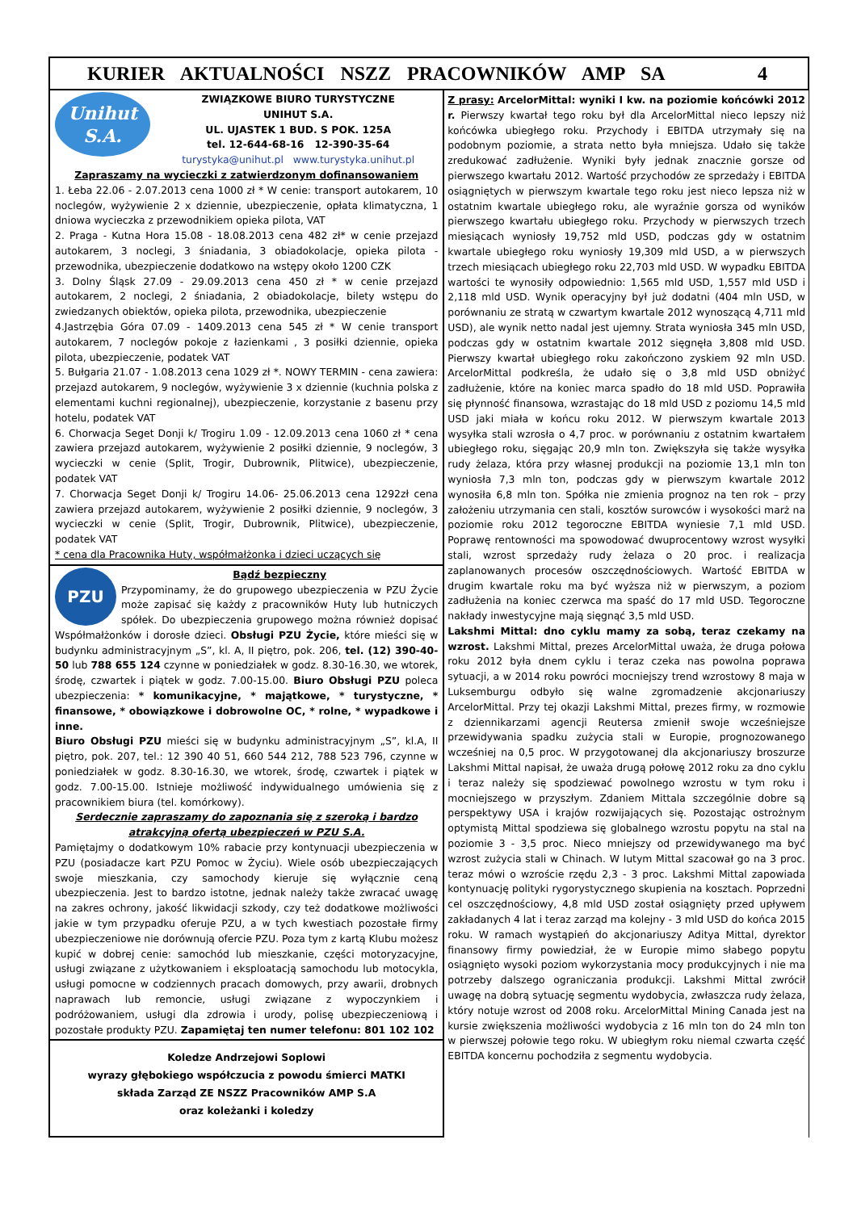KURIER AKTUALNOŚCI NSZZ PRACOWNIKÓW AMP SA 4
Unihut
S.A.
ZWIĄZKOWE BIURO TURYSTYCZNE
UNIHUT S.A.
UL. UJASTEK 1 BUD. S POK. 125A
tel. 12-644-68-16 12-390-35-64
turystyka@unihut.pl www.turystyka.unihut.pl
Zapraszamy na wycieczki z zatwierdzonym dofinansowaniem
1. Łeba 22.06 - 2.07.2013 cena 1000 zł * W cenie: transport autokarem, 10 noclegów, wyżywienie 2 x dziennie, ubezpieczenie, opłata klimatyczna, 1 dniowa wycieczka z przewodnikiem opieka pilota, VAT
2. Praga - Kutna Hora 15.08 - 18.08.2013 cena 482 zł* w cenie przejazd autokarem, 3 noclegi, 3 śniadania, 3 obiadokolacje, opieka pilota - przewodnika, ubezpieczenie dodatkowo na wstępy około 1200 CZK
3. Dolny Śląsk 27.09 - 29.09.2013 cena 450 zł * w cenie przejazd autokarem, 2 noclegi, 2 śniadania, 2 obiadokolacje, bilety wstępu do zwiedzanych obiektów, opieka pilota, przewodnika, ubezpieczenie
4.Jastrzębia Góra 07.09 - 1409.2013 cena 545 zł * W cenie transport autokarem, 7 noclegów pokoje z łazienkami , 3 posiłki dziennie, opieka pilota, ubezpieczenie, podatek VAT
5. Bułgaria 21.07 - 1.08.2013 cena 1029 zł *. NOWY TERMIN - cena zawiera: przejazd autokarem, 9 noclegów, wyżywienie 3 x dziennie (kuchnia polska z elementami kuchni regionalnej), ubezpieczenie, korzystanie z basenu przy hotelu, podatek VAT
6. Chorwacja Seget Donji k/ Trogiru 1.09 - 12.09.2013 cena 1060 zł * cena zawiera przejazd autokarem, wyżywienie 2 posiłki dziennie, 9 noclegów, 3 wycieczki w cenie (Split, Trogir, Dubrownik, Plitwice), ubezpieczenie, podatek VAT
7. Chorwacja Seget Donji k/ Trogiru 14.06- 25.06.2013 cena 1292zł cena zawiera przejazd autokarem, wyżywienie 2 posiłki dziennie, 9 noclegów, 3 wycieczki w cenie (Split, Trogir, Dubrownik, Plitwice), ubezpieczenie, podatek VAT
* cena dla Pracownika Huty, współmałżonka i dzieci uczących się
PZU
Bądź bezpieczny
Przypominamy, że do grupowego ubezpieczenia w PZU Życie może zapisać się każdy z pracowników Huty lub hutniczych spółek. Do ubezpieczenia grupowego można również dopisać Współmałżonków i dorosłe dzieci. Obsługi PZU Życie, które mieści się w budynku administracyjnym „S”, kl. A, II piętro, pok. 206, tel. (12) 390-40-50 lub 788 655 124 czynne w poniedziałek w godz. 8.30-16.30, we wtorek, środę, czwartek i piątek w godz. 7.00-15.00. Biuro Obsługi PZU poleca ubezpieczenia: * komunikacyjne, * majątkowe, * turystyczne, * finansowe, * obowiązkowe i dobrowolne OC, * rolne, * wypadkowe i inne.
Biuro Obsługi PZU mieści się w budynku administracyjnym „S”, kl.A, II piętro, pok. 207, tel.: 12 390 40 51, 660 544 212, 788 523 796, czynne w poniedziałek w godz. 8.30-16.30, we wtorek, środę, czwartek i piątek w godz. 7.00-15.00. Istnieje możliwość indywidualnego umówienia się z pracownikiem biura (tel. komórkowy).
Serdecznie zapraszamy do zapoznania się z szeroką i bardzo atrakcyjną ofertą ubezpieczeń w PZU S.A.
Pamiętajmy o dodatkowym 10% rabacie przy kontynuacji ubezpieczenia w PZU (posiadacze kart PZU Pomoc w Życiu). Wiele osób ubezpieczających swoje mieszkania, czy samochody kieruje się wyłącznie ceną ubezpieczenia. Jest to bardzo istotne, jednak należy także zwracać uwagę na zakres ochrony, jakość likwidacji szkody, czy też dodatkowe możliwości jakie w tym przypadku oferuje PZU, a w tych kwestiach pozostałe firmy ubezpieczeniowe nie dorównują ofercie PZU. Poza tym z kartą Klubu możesz kupić w dobrej cenie: samochód lub mieszkanie, części motoryzacyjne, usługi związane z użytkowaniem i eksploatacją samochodu lub motocykla, usługi pomocne w codziennych pracach domowych, przy awarii, drobnych naprawach lub remoncie, usługi związane z wypoczynkiem i podróżowaniem, usługi dla zdrowia i urody, polisę ubezpieczeniową i pozostałe produkty PZU. Zapamiętaj ten numer telefonu: 801 102 102
Koledze Andrzejowi Soplowi
wyrazy głębokiego współczucia z powodu śmierci MATKI
składa Zarząd ZE NSZZ Pracowników AMP S.A
oraz koleżanki i koledzy
Z prasy: ArcelorMittal: wyniki I kw. na poziomie końcówki 2012 r. Pierwszy kwartał tego roku był dla ArcelorMittal nieco lepszy niż końcówka ubiegłego roku. Przychody i EBITDA utrzymały się na podobnym poziomie, a strata netto była mniejsza. Udało się także zredukować zadłużenie. Wyniki były jednak znacznie gorsze od pierwszego kwartału 2012. Wartość przychodów ze sprzedaży i EBITDA osiągniętych w pierwszym kwartale tego roku jest nieco lepsza niż w ostatnim kwartale ubiegłego roku, ale wyraźnie gorsza od wyników pierwszego kwartału ubiegłego roku. Przychody w pierwszych trzech miesiącach wyniosły 19,752 mld USD, podczas gdy w ostatnim kwartale ubiegłego roku wyniosły 19,309 mld USD, a w pierwszych trzech miesiącach ubiegłego roku 22,703 mld USD. W wypadku EBITDA wartości te wynosiły odpowiednio: 1,565 mld USD, 1,557 mld USD i 2,118 mld USD. Wynik operacyjny był już dodatni (404 mln USD, w porównaniu ze stratą w czwartym kwartale 2012 wynoszącą 4,711 mld USD), ale wynik netto nadal jest ujemny. Strata wyniosła 345 mln USD, podczas gdy w ostatnim kwartale 2012 sięgnęła 3,808 mld USD. Pierwszy kwartał ubiegłego roku zakończono zyskiem 92 mln USD. ArcelorMittal podkreśla, że udało się o 3,8 mld USD obniżyć zadłużenie, które na koniec marca spadło do 18 mld USD. Poprawiła się płynność finansowa, wzrastając do 18 mld USD z poziomu 14,5 mld USD jaki miała w końcu roku 2012. W pierwszym kwartale 2013 wysyłka stali wzrosła o 4,7 proc. w porównaniu z ostatnim kwartałem ubiegłego roku, sięgając 20,9 mln ton. Zwiększyła się także wysyłka rudy żelaza, która przy własnej produkcji na poziomie 13,1 mln ton wyniosła 7,3 mln ton, podczas gdy w pierwszym kwartale 2012 wynosiła 6,8 mln ton. Spółka nie zmienia prognoz na ten rok – przy założeniu utrzymania cen stali, kosztów surowców i wysokości marż na poziomie roku 2012 tegoroczne EBITDA wyniesie 7,1 mld USD. Poprawę rentowności ma spowodować dwuprocentowy wzrost wysyłki stali, wzrost sprzedaży rudy żelaza o 20 proc. i realizacja zaplanowanych procesów oszczędnościowych. Wartość EBITDA w drugim kwartale roku ma być wyższa niż w pierwszym, a poziom zadłużenia na koniec czerwca ma spaść do 17 mld USD. Tegoroczne nakłady inwestycyjne mają sięgnąć 3,5 mld USD.
Lakshmi Mittal: dno cyklu mamy za sobą, teraz czekamy na wzrost. Lakshmi Mittal, prezes ArcelorMittal uważa, że druga połowa roku 2012 była dnem cyklu i teraz czeka nas powolna poprawa sytuacji, a w 2014 roku powróci mocniejszy trend wzrostowy 8 maja w Luksemburgu odbyło się walne zgromadzenie akcjonariuszy ArcelorMittal. Przy tej okazji Lakshmi Mittal, prezes firmy, w rozmowie z dziennikarzami agencji Reutersa zmienił swoje wcześniejsze przewidywania spadku zużycia stali w Europie, prognozowanego wcześniej na 0,5 proc. W przygotowanej dla akcjonariuszy broszurze Lakshmi Mittal napisał, że uważa drugą połowę 2012 roku za dno cyklu i teraz należy się spodziewać powolnego wzrostu w tym roku i mocniejszego w przyszłym. Zdaniem Mittala szczególnie dobre są perspektywy USA i krajów rozwijających się. Pozostając ostrożnym optymistą Mittal spodziewa się globalnego wzrostu popytu na stal na poziomie 3 - 3,5 proc. Nieco mniejszy od przewidywanego ma być wzrost zużycia stali w Chinach. W lutym Mittal szacował go na 3 proc. teraz mówi o wzroście rzędu 2,3 - 3 proc. Lakshmi Mittal zapowiada kontynuację polityki rygorystycznego skupienia na kosztach. Poprzedni cel oszczędnościowy, 4,8 mld USD został osiągnięty przed upływem zakładanych 4 lat i teraz zarząd ma kolejny - 3 mld USD do końca 2015 roku. W ramach wystąpień do akcjonariuszy Aditya Mittal, dyrektor finansowy firmy powiedział, że w Europie mimo słabego popytu osiągnięto wysoki poziom wykorzystania mocy produkcyjnych i nie ma potrzeby dalszego ograniczania produkcji. Lakshmi Mittal zwrócił uwagę na dobrą sytuację segmentu wydobycia, zwłaszcza rudy żelaza, który notuje wzrost od 2008 roku. ArcelorMittal Mining Canada jest na kursie zwiększenia możliwości wydobycia z 16 mln ton do 24 mln ton w pierwszej połowie tego roku. W ubiegłym roku niemal czwarta część EBITDA koncernu pochodziła z segmentu wydobycia.